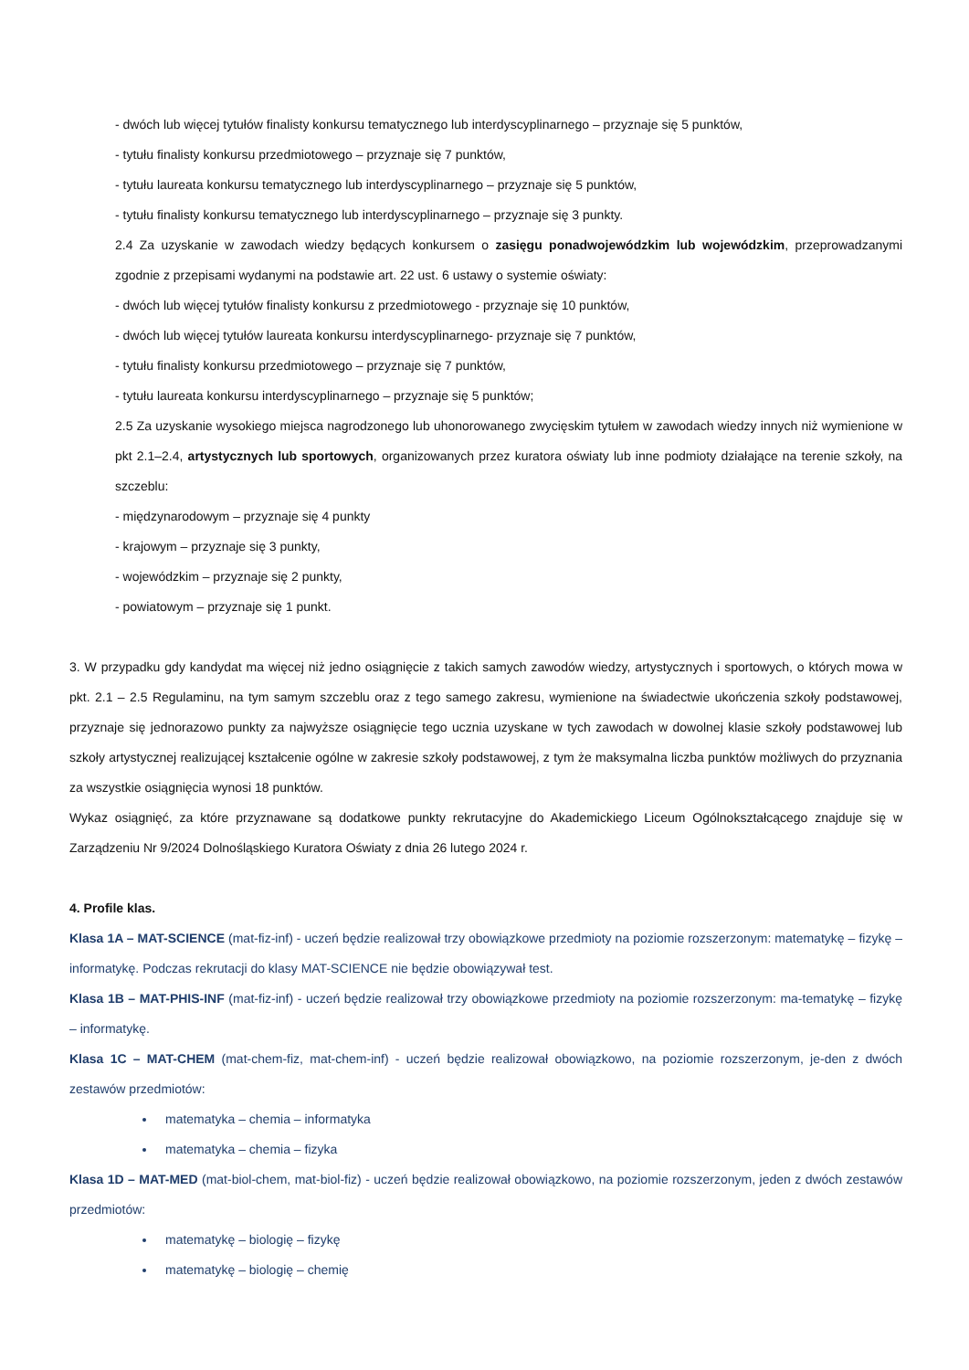- dwóch lub więcej tytułów finalisty konkursu tematycznego lub interdyscyplinarnego – przyznaje się 5 punktów,
- tytułu finalisty konkursu przedmiotowego – przyznaje się 7 punktów,
- tytułu laureata konkursu tematycznego lub interdyscyplinarnego – przyznaje się 5 punktów,
- tytułu finalisty konkursu tematycznego lub interdyscyplinarnego – przyznaje się 3 punkty.
2.4 Za uzyskanie w zawodach wiedzy będących konkursem o zasięgu ponadwojewódzkim lub wojewódzkim, przeprowadzanymi zgodnie z przepisami wydanymi na podstawie art. 22 ust. 6 ustawy o systemie oświaty:
- dwóch lub więcej tytułów finalisty konkursu z przedmiotowego - przyznaje się 10 punktów,
- dwóch lub więcej tytułów laureata konkursu interdyscyplinarnego- przyznaje się 7 punktów,
- tytułu finalisty konkursu przedmiotowego – przyznaje się 7 punktów,
- tytułu laureata konkursu interdyscyplinarnego – przyznaje się 5 punktów;
2.5 Za uzyskanie wysokiego miejsca nagrodzonego lub uhonorowanego zwycięskim tytułem w zawodach wiedzy innych niż wymienione w pkt 2.1–2.4, artystycznych lub sportowych, organizowanych przez kuratora oświaty lub inne podmioty działające na terenie szkoły, na szczeblu:
- międzynarodowym – przyznaje się 4 punkty
- krajowym – przyznaje się 3 punkty,
- wojewódzkim – przyznaje się 2 punkty,
- powiatowym – przyznaje się 1 punkt.
3. W przypadku gdy kandydat ma więcej niż jedno osiągnięcie z takich samych zawodów wiedzy, artystycznych i sportowych, o których mowa w pkt. 2.1 – 2.5 Regulaminu, na tym samym szczeblu oraz z tego samego zakresu, wymienione na świadectwie ukończenia szkoły podstawowej, przyznaje się jednorazowo punkty za najwyższe osiągnięcie tego ucznia uzyskane w tych zawodach w dowolnej klasie szkoły podstawowej lub szkoły artystycznej realizującej kształcenie ogólne w zakresie szkoły podstawowej, z tym że maksymalna liczba punktów możliwych do przyznania za wszystkie osiągnięcia wynosi 18 punktów.
Wykaz osiągnięć, za które przyznawane są dodatkowe punkty rekrutacyjne do Akademickiego Liceum Ogólnokształcącego znajduje się w Zarządzeniu Nr 9/2024 Dolnośląskiego Kuratora Oświaty z dnia 26 lutego 2024 r.
4. Profile klas.
Klasa 1A – MAT-SCIENCE (mat-fiz-inf) - uczeń będzie realizował trzy obowiązkowe przedmioty na poziomie rozszerzonym: matematykę – fizykę – informatykę. Podczas rekrutacji do klasy MAT-SCIENCE nie będzie obowiązywał test.
Klasa 1B – MAT-PHIS-INF (mat-fiz-inf) - uczeń będzie realizował trzy obowiązkowe przedmioty na poziomie rozszerzonym: ma-tematykę – fizykę – informatykę.
Klasa 1C – MAT-CHEM (mat-chem-fiz, mat-chem-inf) - uczeń będzie realizował obowiązkowo, na poziomie rozszerzonym, je-den z dwóch zestawów przedmiotów:
matematyka – chemia – informatyka
matematyka – chemia – fizyka
Klasa 1D – MAT-MED (mat-biol-chem, mat-biol-fiz) - uczeń będzie realizował obowiązkowo, na poziomie rozszerzonym, jeden z dwóch zestawów przedmiotów:
matematykę – biologię – fizykę
matematykę – biologię – chemię